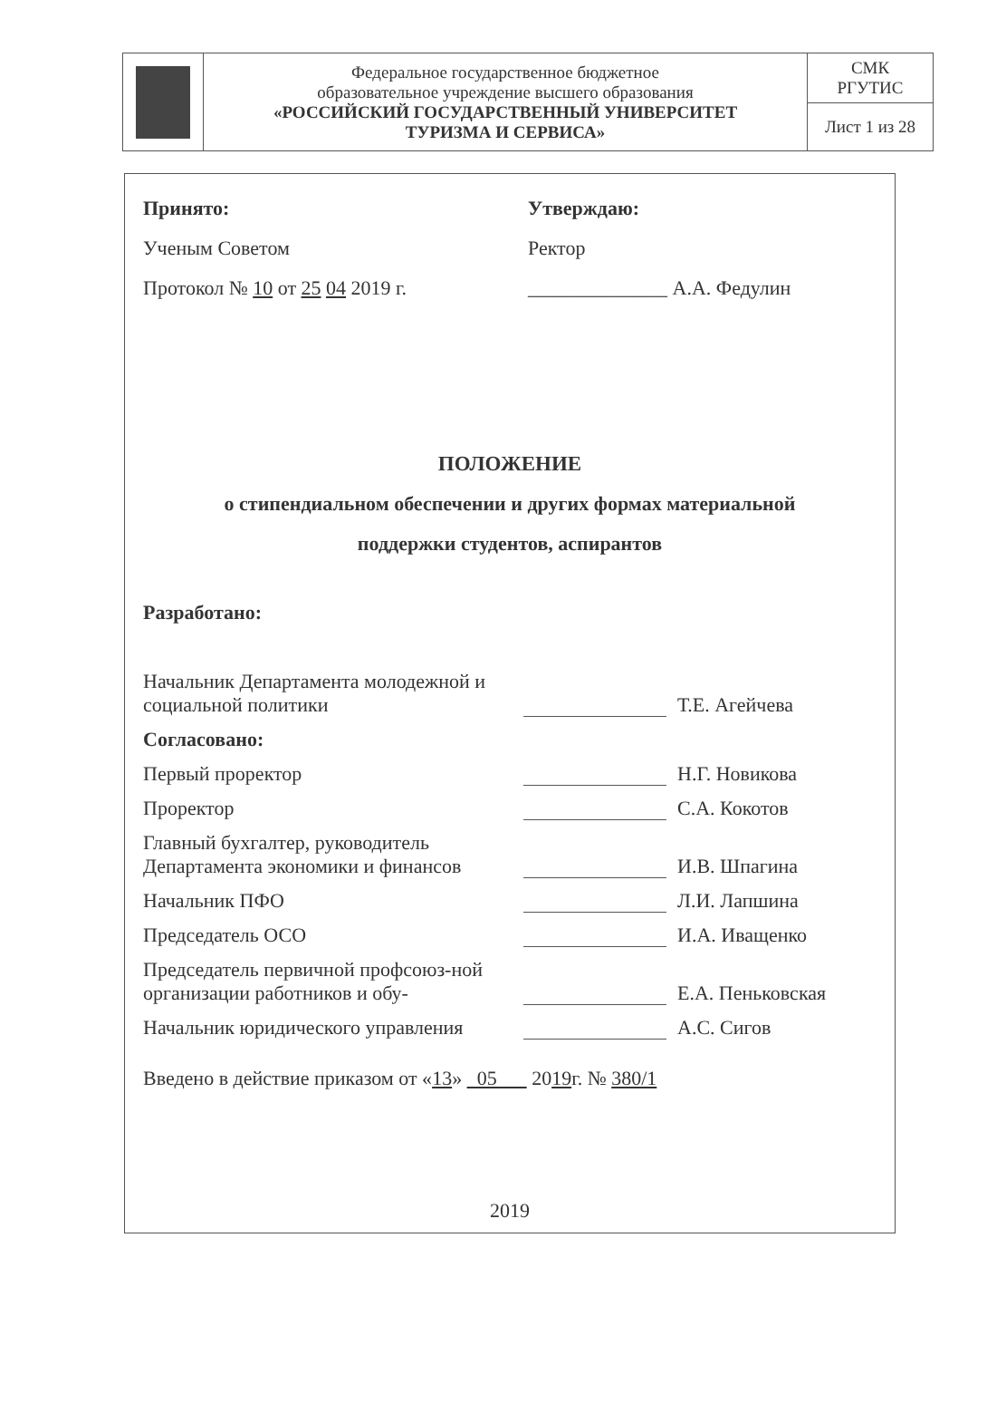| | Федеральное государственное бюджетное образовательное учреждение высшего образования «РОССИЙСКИЙ ГОСУДАРСТВЕННЫЙ УНИВЕРСИТЕТ ТУРИЗМА И СЕРВИСА» | СМК РГУТИС |
| | | Лист 1 из 28 |
Принято:
Ученым Советом
Протокол № 10 от 25 04 2019 г.
Утверждаю:
Ректор
______________ А.А. Федулин
ПОЛОЖЕНИЕ
о стипендиальном обеспечении и других формах материальной
поддержки студентов, аспирантов
Разработано:
Начальник Департамента молодежной и социальной политики
Т.Е. Агейчева
Согласовано:
Первый проректор
Н.Г. Новикова
Проректор
С.А. Кокотов
Главный бухгалтер, руководитель Департамента экономики и финансов
И.В. Шпагина
Начальник ПФО
Л.И. Лапшина
Председатель ОСО
И.А. Иващенко
Председатель первичной профсоюз-ной организации работников и обу-
Е.А. Пеньковская
Начальник юридического управления
А.С. Сигов
Введено в действие приказом от «13» 05 2019г. № 380/1
2019